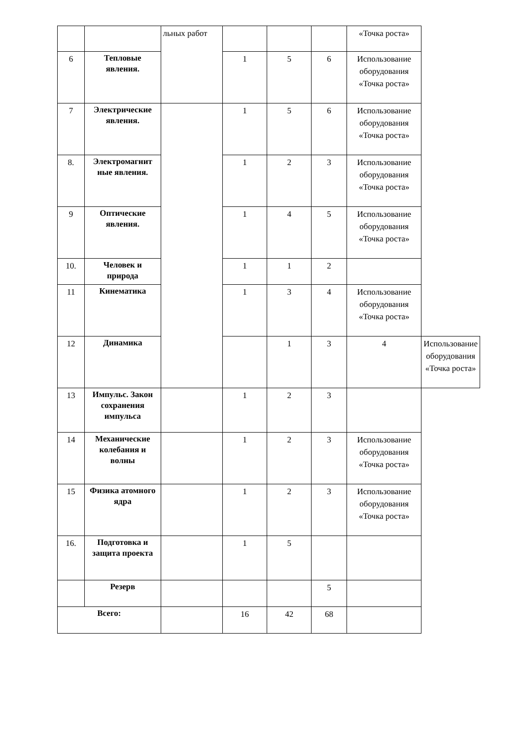| | | льных работ | | | | «Точка роста» | |
| 6 | Тепловые явления. | | 1 | 5 | 6 | Использование оборудования «Точка роста» | |
| 7 | Электрические явления. | | 1 | 5 | 6 | Использование оборудования «Точка роста» | |
| 8. | Электромагнит ные явления. | | 1 | 2 | 3 | Использование оборудования «Точка роста» | |
| 9 | Оптические явления. | | 1 | 4 | 5 | Использование оборудования «Точка роста» | |
| 10. | Человек и природа | | 1 | 1 | 2 | | |
| 11 | Кинематика | | 1 | 3 | 4 | Использование оборудования «Точка роста» | |
| 12 | Динамика | | | 1 | 3 | 4 | Использование оборудования «Точка роста» |
| 13 | Импульс. Закон сохранения импульса | | 1 | 2 | 3 | | |
| 14 | Механические колебания и волны | | 1 | 2 | 3 | Использование оборудования «Точка роста» | |
| 15 | Физика атомного ядра | | 1 | 2 | 3 | Использование оборудования «Точка роста» | |
| 16. | Подготовка и защита проекта | | 1 | 5 | | | |
| | Резерв | | | | 5 | | |
| Всего: | | | 16 | 42 | 68 | | |